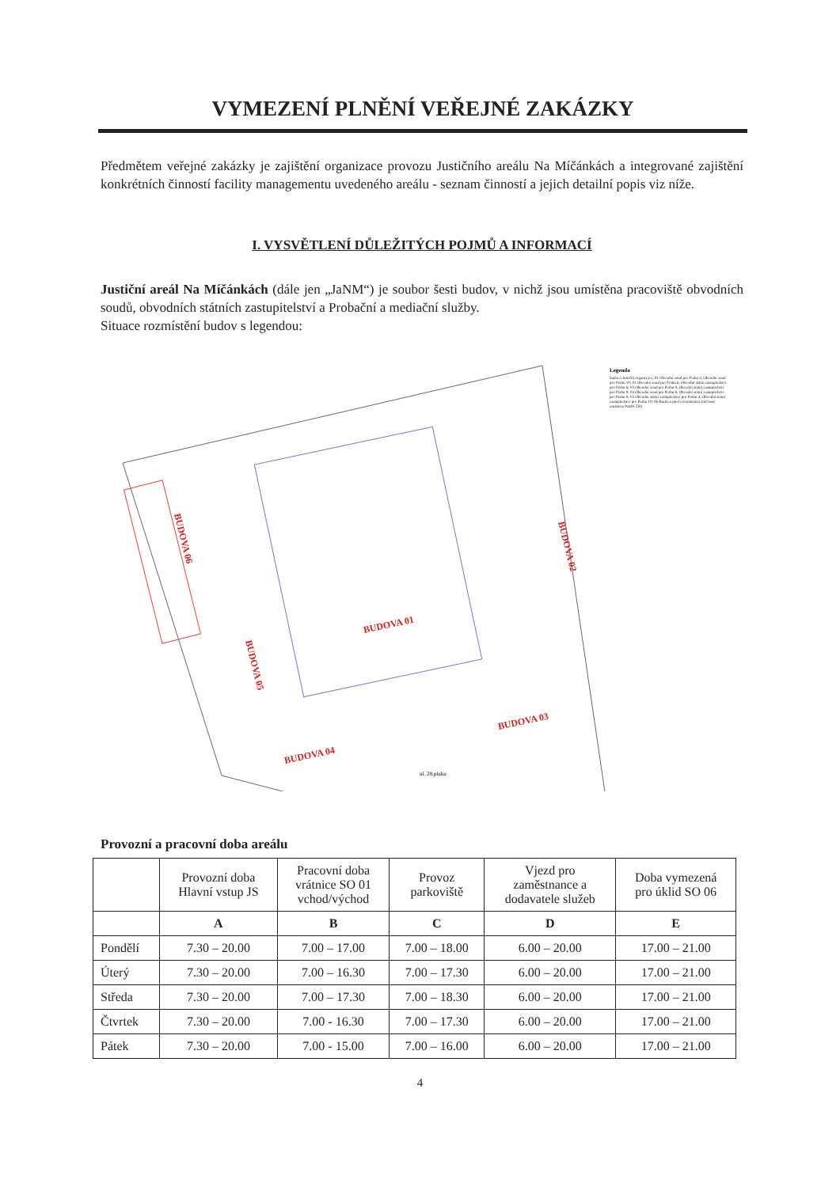VYMEZENÍ PLNĚNÍ VEŘEJNÉ ZAKÁZKY
Předmětem veřejné zakázky je zajištění organizace provozu Justičního areálu Na Míčánkách a integrované zajištění konkrétních činností facility managementu uvedeného areálu - seznam činností a jejich detailní popis viz níže.
I. VYSVĚTLENÍ DŮLEŽITÝCH POJMŮ A INFORMACÍ
Justiční areál Na Míčánkách (dále jen „JaNM“) je soubor šesti budov, v nichž jsou umístěna pracoviště obvodních soudů, obvodních státních zastupitelství a Probační a mediační služby.
Situace rozmístění budov s legendou:
BUDOVA 06
BUDOVA 02
BUDOVA 01
BUDOVA 05
BUDOVA 04
BUDOVA 03
ul. 28.pluku
Legenda
budova Justiční organizace; 01 Obvodní soud pro Prahu 4, Obvodní soud pro Prahu 10; 02 Obvodní soud pro Prahu 6, Obvodní státní zastupitelství pro Prahu 6; 03 Obvodní soud pro Prahu 9, Obvodní státní zastupitelství pro Prahu 9; 04 Obvodní soud pro Prahu 8, Obvodní státní zastupitelství pro Prahu 8; 05 Obvodní státní zastupitelství pro Prahu 4, Obvodní státní zastupitelství pro Prahu 10; 06 Budova před rekonstrukcí (dočasně umístěna PaMS ČR)
Provozní a pracovní doba areálu
| | Provozní doba Hlavní vstup JS | Pracovní doba vrátnice SO 01 vchod/východ | Provoz parkoviště | Vjezd pro zaměstnance a dodavatele služeb | Doba vymezená pro úklid SO 06 |
| | A | B | C | D | E |
| Pondělí | 7.30 – 20.00 | 7.00 – 17.00 | 7.00 – 18.00 | 6.00 – 20.00 | 17.00 – 21.00 |
| Úterý | 7.30 – 20.00 | 7.00 – 16.30 | 7.00 – 17.30 | 6.00 – 20.00 | 17.00 – 21.00 |
| Středa | 7.30 – 20.00 | 7.00 – 17.30 | 7.00 – 18.30 | 6.00 – 20.00 | 17.00 – 21.00 |
| Čtvrtek | 7.30 – 20.00 | 7.00 - 16.30 | 7.00 – 17.30 | 6.00 – 20.00 | 17.00 – 21.00 |
| Pátek | 7.30 – 20.00 | 7.00 - 15.00 | 7.00 – 16.00 | 6.00 – 20.00 | 17.00 – 21.00 |
4